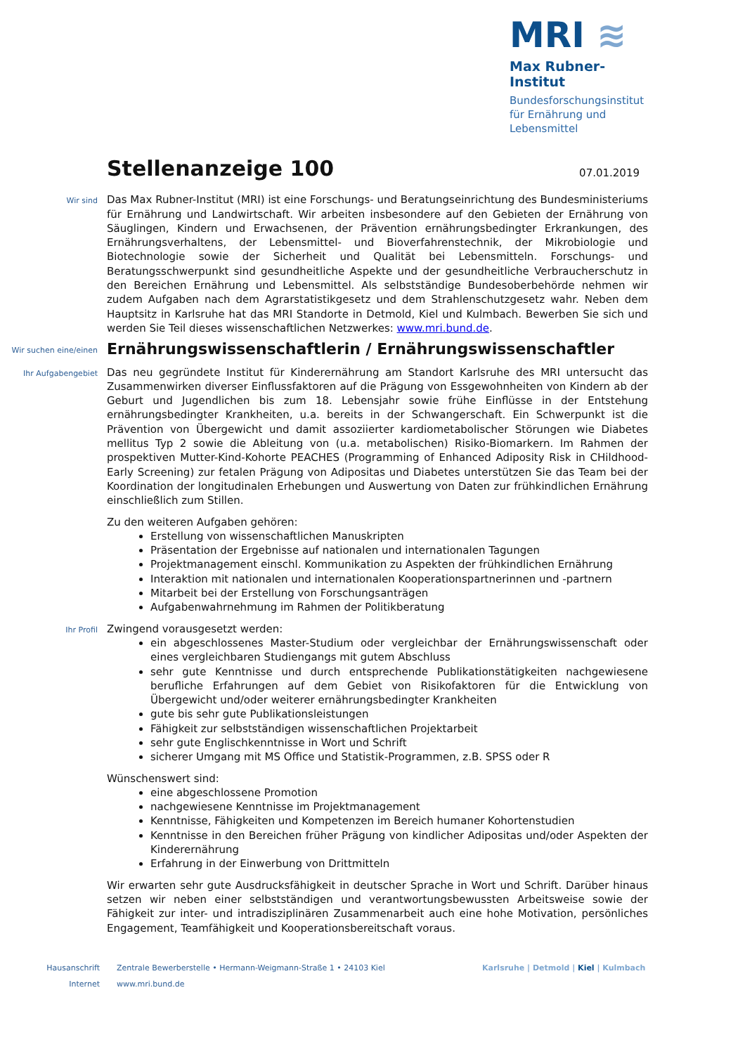MRI ≋
Max Rubner-Institut
Bundesforschungsinstitut für Ernährung und Lebensmittel
Stellenanzeige 100
07.01.2019
Wir sind
Das Max Rubner-Institut (MRI) ist eine Forschungs- und Beratungseinrichtung des Bundesministeriums für Ernährung und Landwirtschaft. Wir arbeiten insbesondere auf den Gebieten der Ernährung von Säuglingen, Kindern und Erwachsenen, der Prävention ernährungsbedingter Erkrankungen, des Ernährungsverhaltens, der Lebensmittel- und Bioverfahrenstechnik, der Mikrobiologie und Biotechnologie sowie der Sicherheit und Qualität bei Lebensmitteln. Forschungs- und Beratungsschwerpunkt sind gesundheitliche Aspekte und der gesundheitliche Verbraucherschutz in den Bereichen Ernährung und Lebensmittel. Als selbstständige Bundesoberbehörde nehmen wir zudem Aufgaben nach dem Agrarstatistikgesetz und dem Strahlenschutzgesetz wahr. Neben dem Hauptsitz in Karlsruhe hat das MRI Standorte in Detmold, Kiel und Kulmbach. Bewerben Sie sich und werden Sie Teil dieses wissenschaftlichen Netzwerkes: www.mri.bund.de.
Wir suchen eine/einen
Ernährungswissenschaftlerin / Ernährungswissenschaftler
Ihr Aufgabengebiet
Das neu gegründete Institut für Kinderernährung am Standort Karlsruhe des MRI untersucht das Zusammenwirken diverser Einflussfaktoren auf die Prägung von Essgewohnheiten von Kindern ab der Geburt und Jugendlichen bis zum 18. Lebensjahr sowie frühe Einflüsse in der Entstehung ernährungsbedingter Krankheiten, u.a. bereits in der Schwangerschaft. Ein Schwerpunkt ist die Prävention von Übergewicht und damit assoziierter kardiometabolischer Störungen wie Diabetes mellitus Typ 2 sowie die Ableitung von (u.a. metabolischen) Risiko-Biomarkern. Im Rahmen der prospektiven Mutter-Kind-Kohorte PEACHES (Programming of Enhanced Adiposity Risk in CHildhood-Early Screening) zur fetalen Prägung von Adipositas und Diabetes unterstützen Sie das Team bei der Koordination der longitudinalen Erhebungen und Auswertung von Daten zur frühkindlichen Ernährung einschließlich zum Stillen.
Zu den weiteren Aufgaben gehören:
Erstellung von wissenschaftlichen Manuskripten
Präsentation der Ergebnisse auf nationalen und internationalen Tagungen
Projektmanagement einschl. Kommunikation zu Aspekten der frühkindlichen Ernährung
Interaktion mit nationalen und internationalen Kooperationspartnerinnen und -partnern
Mitarbeit bei der Erstellung von Forschungsanträgen
Aufgabenwahrnehmung im Rahmen der Politikberatung
Ihr Profil
Zwingend vorausgesetzt werden:
ein abgeschlossenes Master-Studium oder vergleichbar der Ernährungswissenschaft oder eines vergleichbaren Studiengangs mit gutem Abschluss
sehr gute Kenntnisse und durch entsprechende Publikationstätigkeiten nachgewiesene berufliche Erfahrungen auf dem Gebiet von Risikofaktoren für die Entwicklung von Übergewicht und/oder weiterer ernährungsbedingter Krankheiten
gute bis sehr gute Publikationsleistungen
Fähigkeit zur selbstständigen wissenschaftlichen Projektarbeit
sehr gute Englischkenntnisse in Wort und Schrift
sicherer Umgang mit MS Office und Statistik-Programmen, z.B. SPSS oder R
Wünschenswert sind:
eine abgeschlossene Promotion
nachgewiesene Kenntnisse im Projektmanagement
Kenntnisse, Fähigkeiten und Kompetenzen im Bereich humaner Kohortenstudien
Kenntnisse in den Bereichen früher Prägung von kindlicher Adipositas und/oder Aspekten der Kinderernährung
Erfahrung in der Einwerbung von Drittmitteln
Wir erwarten sehr gute Ausdrucksfähigkeit in deutscher Sprache in Wort und Schrift. Darüber hinaus setzen wir neben einer selbstständigen und verantwortungsbewussten Arbeitsweise sowie der Fähigkeit zur inter- und intradisziplinären Zusammenarbeit auch eine hohe Motivation, persönliches Engagement, Teamfähigkeit und Kooperationsbereitschaft voraus.
Hausanschrift Zentrale Bewerberstelle • Hermann-Weigmann-Straße 1 • 24103 Kiel Karlsruhe | Detmold | Kiel | Kulmbach
Internet www.mri.bund.de